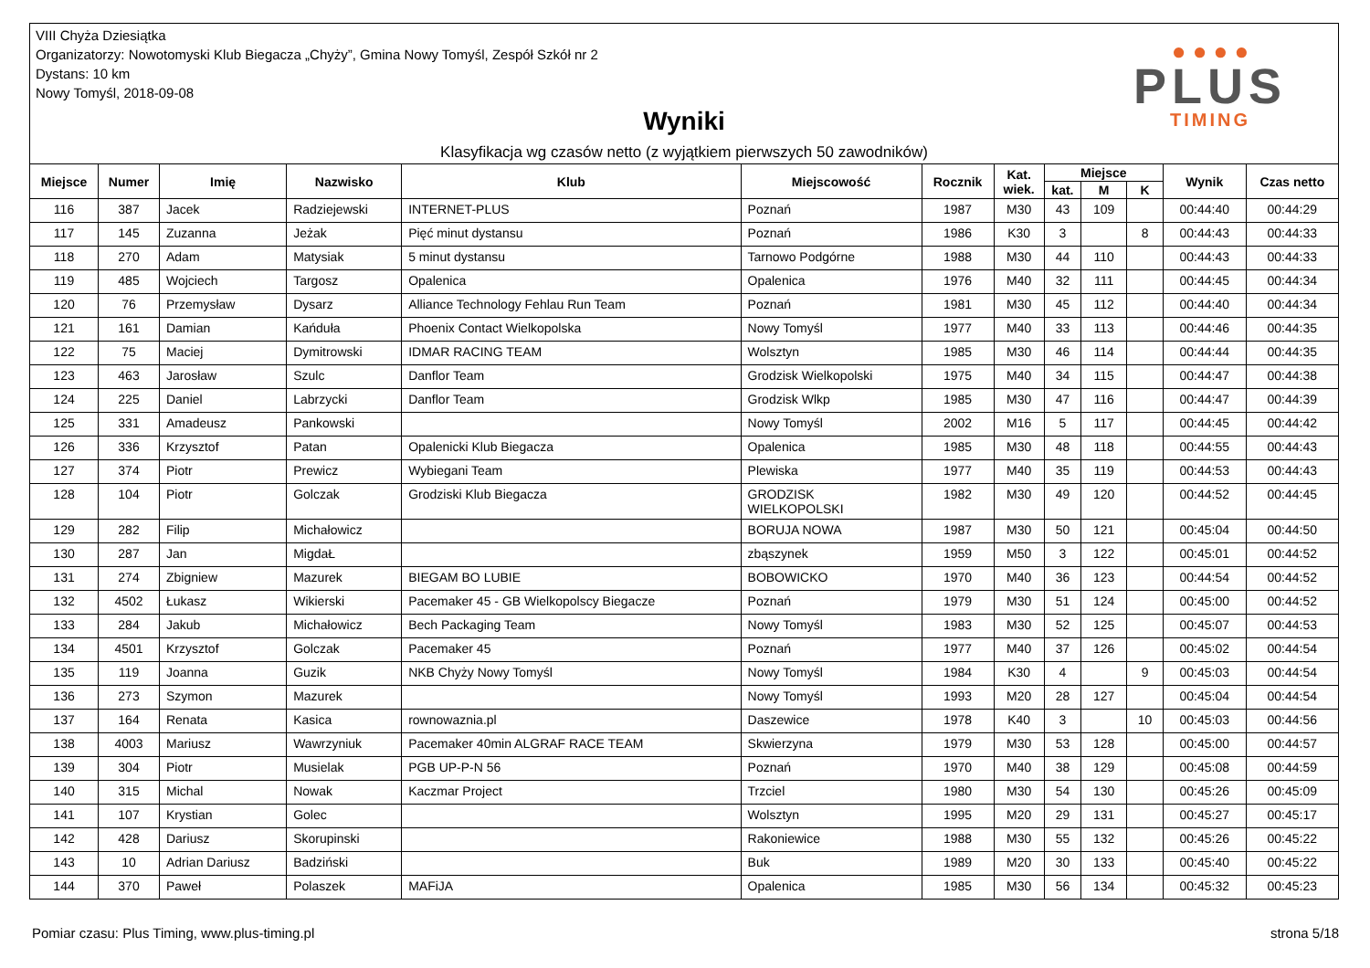VIII Chyża Dziesiątka
Organizatorzy: Nowotomyski Klub Biegacza „Chyży”, Gmina Nowy Tomyśl, Zespół Szkół nr 2
Dystans: 10 km
Nowy Tomyśl, 2018-09-08
Wyniki
Klasyfikacja wg czasów netto (z wyjątkiem pierwszych 50 zawodników)
● ● ● ●
PLUS
TIMING
| Miejsce | Numer | Imię | Nazwisko | Klub | Miejscowość | Rocznik | Kat. wiek. | Miejsce | | | Wynik | Czas netto |
| --- | --- | --- | --- | --- | --- | --- | --- | --- | --- | --- | --- | --- |
| | | | | | | | | kat. | M | K | | |
| 116 | 387 | Jacek | Radziejewski | INTERNET-PLUS | Poznań | 1987 | M30 | 43 | 109 | | 00:44:40 | 00:44:29 |
| 117 | 145 | Zuzanna | Jeżak | Pięć minut dystansu | Poznań | 1986 | K30 | 3 | | 8 | 00:44:43 | 00:44:33 |
| 118 | 270 | Adam | Matysiak | 5 minut dystansu | Tarnowo Podgórne | 1988 | M30 | 44 | 110 | | 00:44:43 | 00:44:33 |
| 119 | 485 | Wojciech | Targosz | Opalenica | Opalenica | 1976 | M40 | 32 | 111 | | 00:44:45 | 00:44:34 |
| 120 | 76 | Przemysław | Dysarz | Alliance Technology Fehlau Run Team | Poznań | 1981 | M30 | 45 | 112 | | 00:44:40 | 00:44:34 |
| 121 | 161 | Damian | Kańduła | Phoenix Contact Wielkopolska | Nowy Tomyśl | 1977 | M40 | 33 | 113 | | 00:44:46 | 00:44:35 |
| 122 | 75 | Maciej | Dymitrowski | IDMAR RACING TEAM | Wolsztyn | 1985 | M30 | 46 | 114 | | 00:44:44 | 00:44:35 |
| 123 | 463 | Jarosław | Szulc | Danflor Team | Grodzisk Wielkopolski | 1975 | M40 | 34 | 115 | | 00:44:47 | 00:44:38 |
| 124 | 225 | Daniel | Labrzycki | Danflor Team | Grodzisk Wlkp | 1985 | M30 | 47 | 116 | | 00:44:47 | 00:44:39 |
| 125 | 331 | Amadeusz | Pankowski | | Nowy Tomyśl | 2002 | M16 | 5 | 117 | | 00:44:45 | 00:44:42 |
| 126 | 336 | Krzysztof | Patan | Opalenicki Klub Biegacza | Opalenica | 1985 | M30 | 48 | 118 | | 00:44:55 | 00:44:43 |
| 127 | 374 | Piotr | Prewicz | Wybiegani Team | Plewiska | 1977 | M40 | 35 | 119 | | 00:44:53 | 00:44:43 |
| 128 | 104 | Piotr | Golczak | Grodziski Klub Biegacza | GRODZISK WIELKOPOLSKI | 1982 | M30 | 49 | 120 | | 00:44:52 | 00:44:45 |
| 129 | 282 | Filip | Michałowicz | | BORUJA NOWA | 1987 | M30 | 50 | 121 | | 00:45:04 | 00:44:50 |
| 130 | 287 | Jan | MigdaŁ | | zbąszynek | 1959 | M50 | 3 | 122 | | 00:45:01 | 00:44:52 |
| 131 | 274 | Zbigniew | Mazurek | BIEGAM BO LUBIE | BOBOWICKO | 1970 | M40 | 36 | 123 | | 00:44:54 | 00:44:52 |
| 132 | 4502 | Łukasz | Wikierski | Pacemaker 45 - GB Wielkopolscy Biegacze | Poznań | 1979 | M30 | 51 | 124 | | 00:45:00 | 00:44:52 |
| 133 | 284 | Jakub | Michałowicz | Bech Packaging Team | Nowy Tomyśl | 1983 | M30 | 52 | 125 | | 00:45:07 | 00:44:53 |
| 134 | 4501 | Krzysztof | Golczak | Pacemaker 45 | Poznań | 1977 | M40 | 37 | 126 | | 00:45:02 | 00:44:54 |
| 135 | 119 | Joanna | Guzik | NKB Chyży Nowy Tomyśl | Nowy Tomyśl | 1984 | K30 | 4 | | 9 | 00:45:03 | 00:44:54 |
| 136 | 273 | Szymon | Mazurek | | Nowy Tomyśl | 1993 | M20 | 28 | 127 | | 00:45:04 | 00:44:54 |
| 137 | 164 | Renata | Kasica | rownowaznia.pl | Daszewice | 1978 | K40 | 3 | | 10 | 00:45:03 | 00:44:56 |
| 138 | 4003 | Mariusz | Wawrzyniuk | Pacemaker 40min ALGRAF RACE TEAM | Skwierzyna | 1979 | M30 | 53 | 128 | | 00:45:00 | 00:44:57 |
| 139 | 304 | Piotr | Musielak | PGB UP-P-N 56 | Poznań | 1970 | M40 | 38 | 129 | | 00:45:08 | 00:44:59 |
| 140 | 315 | Michal | Nowak | Kaczmar Project | Trzciel | 1980 | M30 | 54 | 130 | | 00:45:26 | 00:45:09 |
| 141 | 107 | Krystian | Golec | | Wolsztyn | 1995 | M20 | 29 | 131 | | 00:45:27 | 00:45:17 |
| 142 | 428 | Dariusz | Skorupinski | | Rakoniewice | 1988 | M30 | 55 | 132 | | 00:45:26 | 00:45:22 |
| 143 | 10 | Adrian Dariusz | Badziński | | Buk | 1989 | M20 | 30 | 133 | | 00:45:40 | 00:45:22 |
| 144 | 370 | Paweł | Polaszek | MAFiJA | Opalenica | 1985 | M30 | 56 | 134 | | 00:45:32 | 00:45:23 |
Pomiar czasu: Plus Timing, www.plus-timing.pl strona 5/18